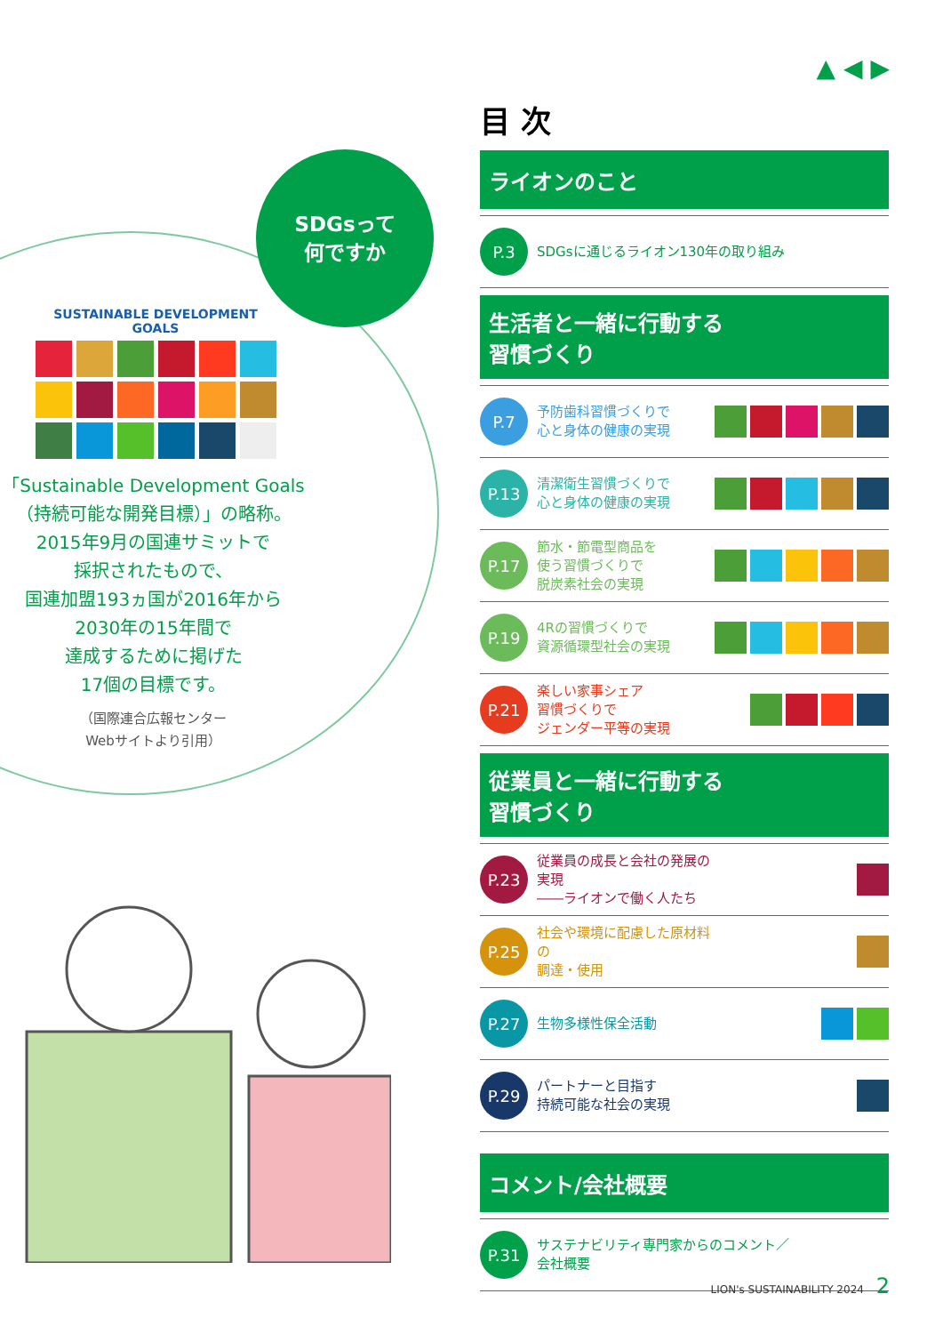▲ ◀ ▶
SDGsって
何ですか
SUSTAINABLE DEVELOPMENT GOALS
「Sustainable Development Goals
（持続可能な開発目標）」の略称。
2015年9月の国連サミットで
採択されたもので、
国連加盟193ヵ国が2016年から
2030年の15年間で
達成するために掲げた
17個の目標です。
（国際連合広報センター
Webサイトより引用）
目 次
ライオンのこと
P.3
SDGsに通じるライオン130年の取り組み
生活者と一緒に行動する
習慣づくり
P.7
予防歯科習慣づくりで
心と身体の健康の実現
P.13
清潔衛生習慣づくりで
心と身体の健康の実現
P.17
節水・節電型商品を
使う習慣づくりで
脱炭素社会の実現
P.19
4Rの習慣づくりで
資源循環型社会の実現
P.21
楽しい家事シェア
習慣づくりで
ジェンダー平等の実現
従業員と一緒に行動する
習慣づくり
P.23
従業員の成長と会社の発展の実現
――ライオンで働く人たち
P.25
社会や環境に配慮した原材料の
調達・使用
P.27
生物多様性保全活動
P.29
パートナーと目指す
持続可能な社会の実現
コメント/会社概要
P.31
サステナビリティ専門家からのコメント／
会社概要
LION's SUSTAINABILITY 2024 2